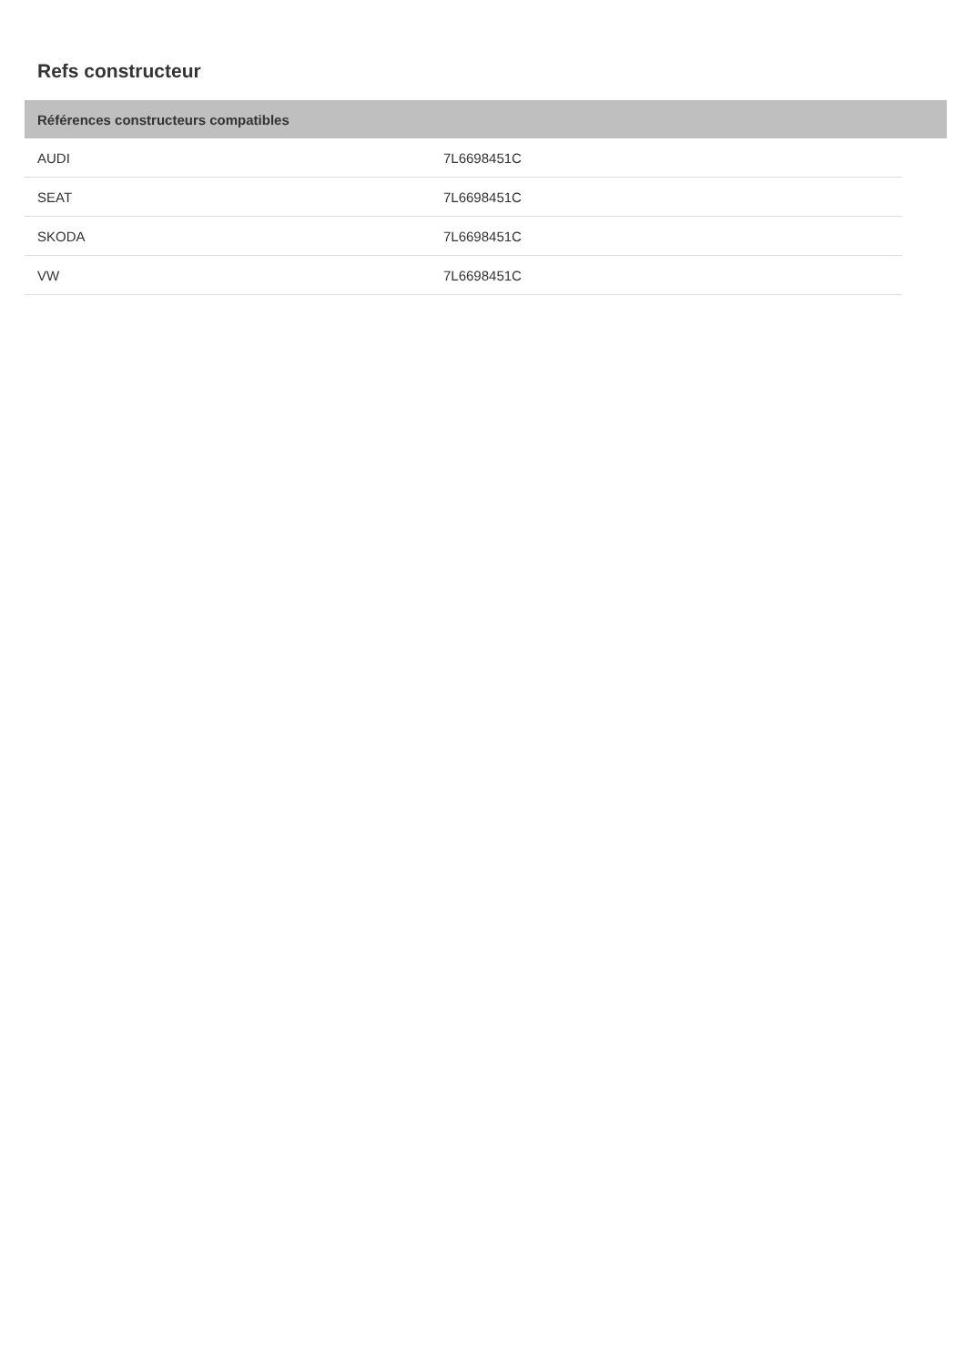Refs constructeur
Références constructeurs compatibles
| AUDI | 7L6698451C |
| SEAT | 7L6698451C |
| SKODA | 7L6698451C |
| VW | 7L6698451C |